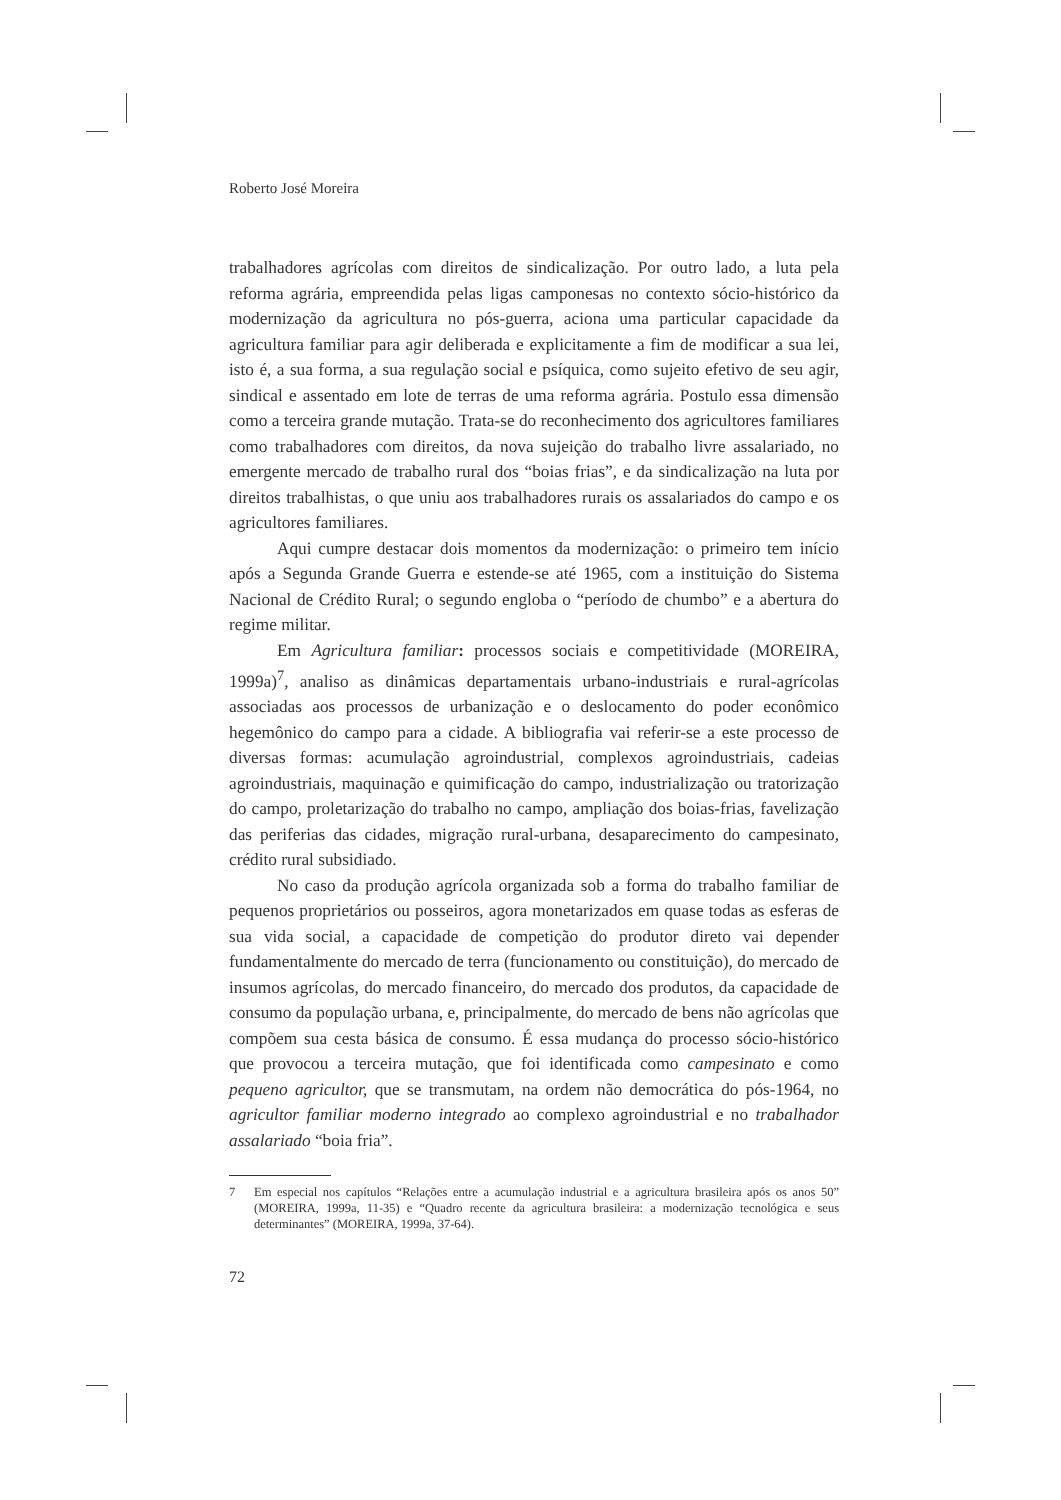Roberto José Moreira
trabalhadores agrícolas com direitos de sindicalização. Por outro lado, a luta pela reforma agrária, empreendida pelas ligas camponesas no contexto sócio-histórico da modernização da agricultura no pós-guerra, aciona uma particular capacidade da agricultura familiar para agir deliberada e explicitamente a fim de modificar a sua lei, isto é, a sua forma, a sua regulação social e psíquica, como sujeito efetivo de seu agir, sindical e assentado em lote de terras de uma reforma agrária. Postulo essa dimensão como a terceira grande mutação. Trata-se do reconhecimento dos agricultores familiares como trabalhadores com direitos, da nova sujeição do trabalho livre assalariado, no emergente mercado de trabalho rural dos “boias frias”, e da sindicalização na luta por direitos trabalhistas, o que uniu aos trabalhadores rurais os assalariados do campo e os agricultores familiares.
Aqui cumpre destacar dois momentos da modernização: o primeiro tem início após a Segunda Grande Guerra e estende-se até 1965, com a instituição do Sistema Nacional de Crédito Rural; o segundo engloba o “período de chumbo” e a abertura do regime militar.
Em Agricultura familiar: processos sociais e competitividade (MOREIRA, 1999a)<sup>7</sup>, analiso as dinâmicas departamentais urbano-industriais e rural-agrícolas associadas aos processos de urbanização e o deslocamento do poder econômico hegemônico do campo para a cidade. A bibliografia vai referir-se a este processo de diversas formas: acumulação agroindustrial, complexos agroindustriais, cadeias agroindustriais, maquinação e quimificação do campo, industrialização ou tratorização do campo, proletarização do trabalho no campo, ampliação dos boias-frias, favelização das periferias das cidades, migração rural-urbana, desaparecimento do campesinato, crédito rural subsidiado.
No caso da produção agrícola organizada sob a forma do trabalho familiar de pequenos proprietários ou posseiros, agora monetarizados em quase todas as esferas de sua vida social, a capacidade de competição do produtor direto vai depender fundamentalmente do mercado de terra (funcionamento ou constituição), do mercado de insumos agrícolas, do mercado financeiro, do mercado dos produtos, da capacidade de consumo da população urbana, e, principalmente, do mercado de bens não agrícolas que compõem sua cesta básica de consumo. É essa mudança do processo sócio-histórico que provocou a terceira mutação, que foi identificada como campesinato e como pequeno agricultor, que se transmutam, na ordem não democrática do pós-1964, no agricultor familiar moderno integrado ao complexo agroindustrial e no trabalhador assalariado “boia fria”.
7 Em especial nos capítulos “Relações entre a acumulação industrial e a agricultura brasileira após os anos 50” (MOREIRA, 1999a, 11-35) e “Quadro recente da agricultura brasileira: a modernização tecnológica e seus determinantes” (MOREIRA, 1999a, 37-64).
72